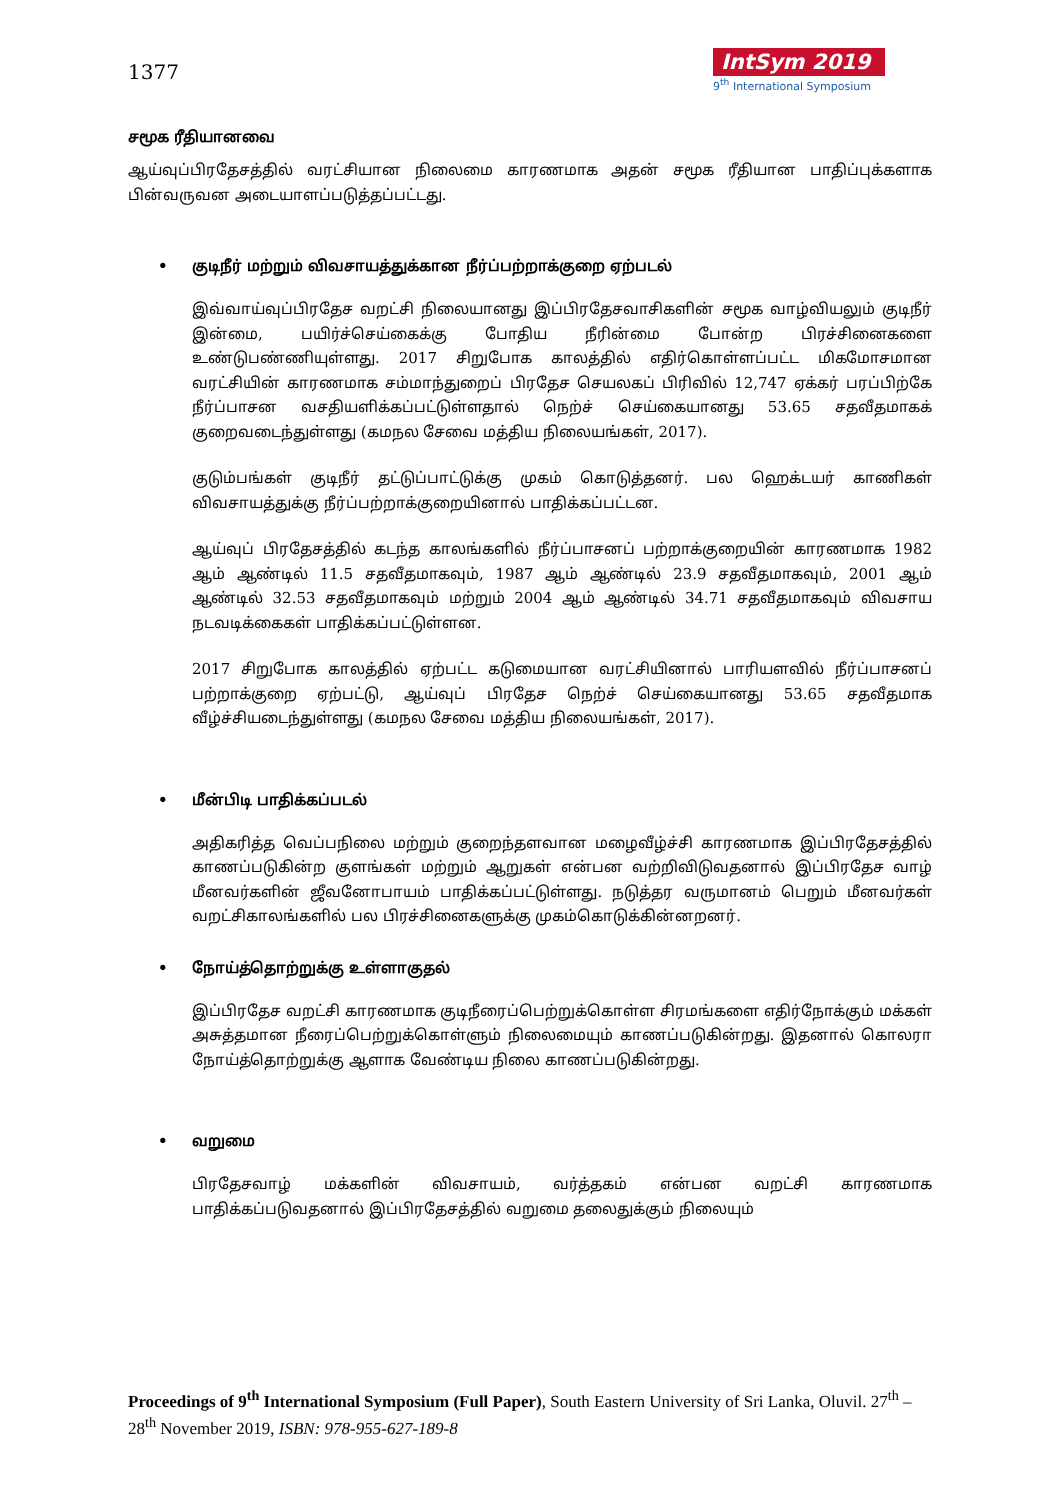1377
IntSym 2019
9<sup>th</sup> International Symposium
சமூக ரீதியானவை
ஆய்வுப்பிரதேசத்தில் வரட்சியான நிலைமை காரணமாக அதன் சமூக ரீதியான பாதிப்புக்களாக பின்வருவன அடையாளப்படுத்தப்பட்டது.
• குடிநீர் மற்றும் விவசாயத்துக்கான நீர்ப்பற்றாக்குறை ஏற்படல்
இவ்வாய்வுப்பிரதேச வறட்சி நிலையானது இப்பிரதேசவாசிகளின் சமூக வாழ்வியலும் குடிநீர் இன்மை, பயிர்ச்செய்கைக்கு போதிய நீரின்மை போன்ற பிரச்சினைகளை உண்டுபண்ணியுள்ளது. 2017 சிறுபோக காலத்தில் எதிர்கொள்ளப்பட்ட மிகமோசமான வரட்சியின் காரணமாக சம்மாந்துறைப் பிரதேச செயலகப் பிரிவில் 12,747 ஏக்கர் பரப்பிற்கே நீர்ப்பாசன வசதியளிக்கப்பட்டுள்ளதால் நெற்ச் செய்கையானது 53.65 சதவீதமாகக் குறைவடைந்துள்ளது (கமநல சேவை மத்திய நிலையங்கள், 2017).
குடும்பங்கள் குடிநீர் தட்டுப்பாட்டுக்கு முகம் கொடுத்தனர். பல ஹெக்டயர் காணிகள் விவசாயத்துக்கு நீர்ப்பற்றாக்குறையினால் பாதிக்கப்பட்டன.
ஆய்வுப் பிரதேசத்தில் கடந்த காலங்களில் நீர்ப்பாசனப் பற்றாக்குறையின் காரணமாக 1982 ஆம் ஆண்டில் 11.5 சதவீதமாகவும், 1987 ஆம் ஆண்டில் 23.9 சதவீதமாகவும், 2001 ஆம் ஆண்டில் 32.53 சதவீதமாகவும் மற்றும் 2004 ஆம் ஆண்டில் 34.71 சதவீதமாகவும் விவசாய நடவடிக்கைகள் பாதிக்கப்பட்டுள்ளன.
2017 சிறுபோக காலத்தில் ஏற்பட்ட கடுமையான வரட்சியினால் பாரியளவில் நீர்ப்பாசனப் பற்றாக்குறை ஏற்பட்டு, ஆய்வுப் பிரதேச நெற்ச் செய்கையானது 53.65 சதவீதமாக வீழ்ச்சியடைந்துள்ளது (கமநல சேவை மத்திய நிலையங்கள், 2017).
• மீன்பிடி பாதிக்கப்படல்
அதிகரித்த வெப்பநிலை மற்றும் குறைந்தளவான மழைவீழ்ச்சி காரணமாக இப்பிரதேசத்தில் காணப்படுகின்ற குளங்கள் மற்றும் ஆறுகள் என்பன வற்றிவிடுவதனால் இப்பிரதேச வாழ் மீனவர்களின் ஜீவனோபாயம் பாதிக்கப்பட்டுள்ளது. நடுத்தர வருமானம் பெறும் மீனவர்கள் வறட்சிகாலங்களில் பல பிரச்சினைகளுக்கு முகம்கொடுக்கின்னறனர்.
• நோய்த்தொற்றுக்கு உள்ளாகுதல்
இப்பிரதேச வறட்சி காரணமாக குடிநீரைப்பெற்றுக்கொள்ள சிரமங்களை எதிர்நோக்கும் மக்கள் அசுத்தமான நீரைப்பெற்றுக்கொள்ளும் நிலைமையும் காணப்படுகின்றது. இதனால் கொலரா நோய்த்தொற்றுக்கு ஆளாக வேண்டிய நிலை காணப்படுகின்றது.
• வறுமை
பிரதேசவாழ் மக்களின் விவசாயம், வர்த்தகம் என்பன வறட்சி காரணமாக பாதிக்கப்படுவதனால் இப்பிரதேசத்தில் வறுமை தலைதுக்கும் நிலையும்
Proceedings of 9<sup>th</sup> International Symposium (Full Paper), South Eastern University of Sri Lanka, Oluvil. 27<sup>th</sup> – 28<sup>th</sup> November 2019, ISBN: 978-955-627-189-8